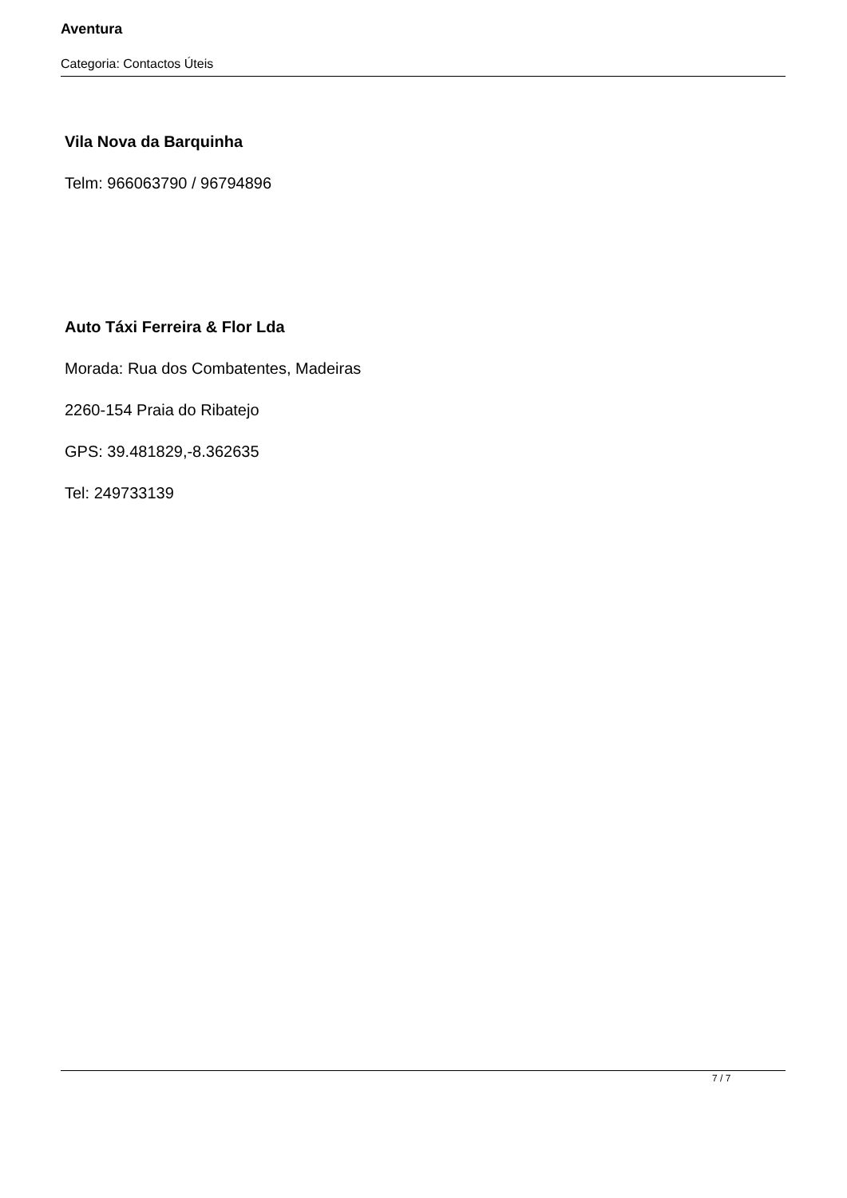Aventura
Categoria: Contactos Úteis
Vila Nova da Barquinha
Telm: 966063790 / 96794896
Auto Táxi Ferreira & Flor Lda
Morada: Rua dos Combatentes, Madeiras
2260-154 Praia do Ribatejo
GPS: 39.481829,-8.362635
Tel: 249733139
7 / 7